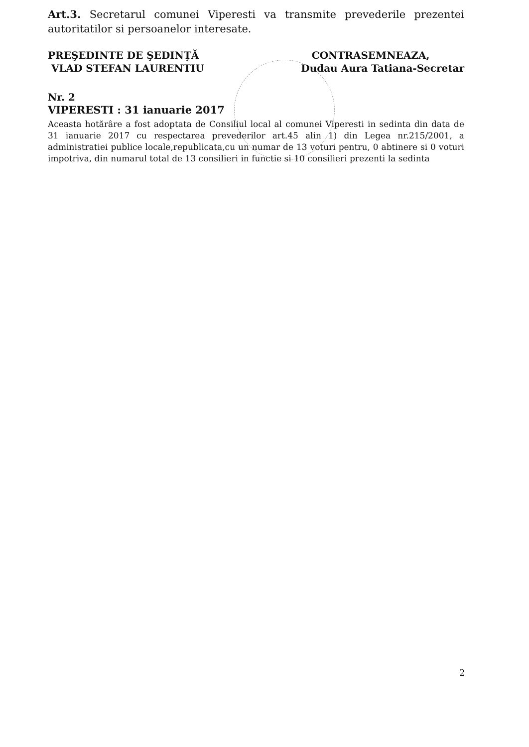Art.3. Secretarul comunei Viperesti va transmite prevederile prezentei autoritatilor si persoanelor interesate.
PREŞEDINTE DE ŞEDINŢĂ
VLAD STEFAN LAURENTIU
CONTRASEMNEAZA,
Dudau Aura Tatiana-Secretar
Nr. 2
VIPERESTI : 31 ianuarie 2017
Aceasta hotărâre a fost adoptata de Consiliul local al comunei Viperesti in sedinta din data de 31 ianuarie 2017 cu respectarea prevederilor art.45 alin 1) din Legea nr.215/2001, a administratiei publice locale,republicata,cu un numar de 13 voturi pentru, 0 abtinere si 0 voturi impotriva, din numarul total de 13 consilieri in functie si 10 consilieri prezenti la sedinta
2